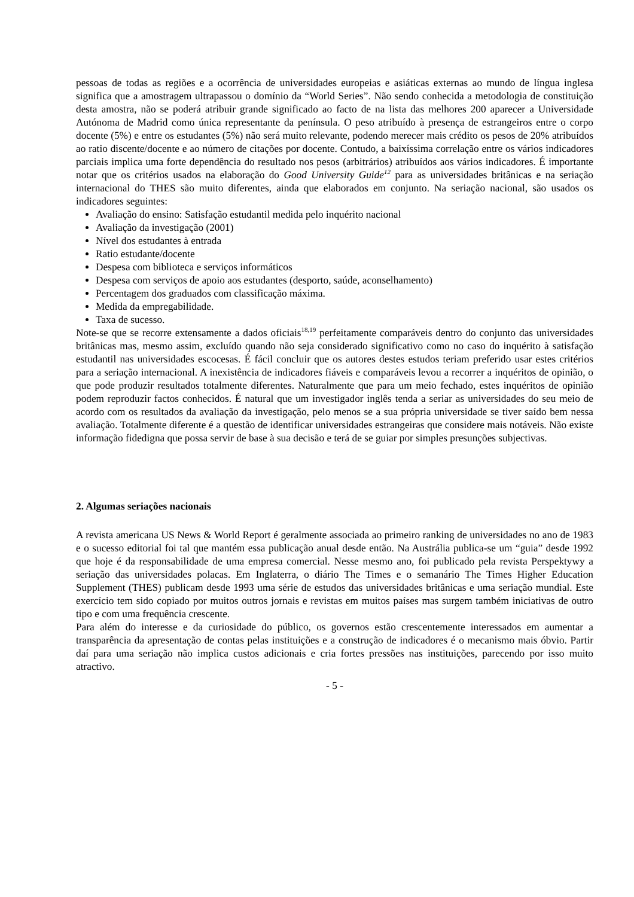pessoas de todas as regiões e a ocorrência de universidades europeias e asiáticas externas ao mundo de língua inglesa significa que a amostragem ultrapassou o domínio da “World Series”. Não sendo conhecida a metodologia de constituição desta amostra, não se poderá atribuir grande significado ao facto de na lista das melhores 200 aparecer a Universidade Autónoma de Madrid como única representante da península. O peso atribuído à presença de estrangeiros entre o corpo docente (5%) e entre os estudantes (5%) não será muito relevante, podendo merecer mais crédito os pesos de 20% atribuídos ao ratio discente/docente e ao número de citações por docente. Contudo, a baixíssima correlação entre os vários indicadores parciais implica uma forte dependência do resultado nos pesos (arbitrários) atribuídos aos vários indicadores. É importante notar que os critérios usados na elaboração do Good University Guide<sup>12</sup> para as universidades britânicas e na seriação internacional do THES são muito diferentes, ainda que elaborados em conjunto. Na seriação nacional, são usados os indicadores seguintes:
Avaliação do ensino: Satisfação estudantil medida pelo inquérito nacional
Avaliação da investigação (2001)
Nível dos estudantes à entrada
Ratio estudante/docente
Despesa com biblioteca e serviços informáticos
Despesa com serviços de apoio aos estudantes (desporto, saúde, aconselhamento)
Percentagem dos graduados com classificação máxima.
Medida da empregabilidade.
Taxa de sucesso.
Note-se que se recorre extensamente a dados oficiais<sup>18,19</sup> perfeitamente comparáveis dentro do conjunto das universidades britânicas mas, mesmo assim, excluído quando não seja considerado significativo como no caso do inquérito à satisfação estudantil nas universidades escocesas. É fácil concluir que os autores destes estudos teriam preferido usar estes critérios para a seriação internacional. A inexistência de indicadores fiáveis e comparáveis levou a recorrer a inquéritos de opinião, o que pode produzir resultados totalmente diferentes. Naturalmente que para um meio fechado, estes inquéritos de opinião podem reproduzir factos conhecidos. É natural que um investigador inglês tenda a seriar as universidades do seu meio de acordo com os resultados da avaliação da investigação, pelo menos se a sua própria universidade se tiver saído bem nessa avaliação. Totalmente diferente é a questão de identificar universidades estrangeiras que considere mais notáveis. Não existe informação fidedigna que possa servir de base à sua decisão e terá de se guiar por simples presunções subjectivas.
2. Algumas seriações nacionais
A revista americana US News & World Report é geralmente associada ao primeiro ranking de universidades no ano de 1983 e o sucesso editorial foi tal que mantém essa publicação anual desde então. Na Austrália publica-se um “guia” desde 1992 que hoje é da responsabilidade de uma empresa comercial. Nesse mesmo ano, foi publicado pela revista Perspektywy a seriação das universidades polacas. Em Inglaterra, o diário The Times e o semanário The Times Higher Education Supplement (THES) publicam desde 1993 uma série de estudos das universidades britânicas e uma seriação mundial. Este exercício tem sido copiado por muitos outros jornais e revistas em muitos países mas surgem também iniciativas de outro tipo e com uma frequência crescente.
Para além do interesse e da curiosidade do público, os governos estão crescentemente interessados em aumentar a transparência da apresentação de contas pelas instituições e a construção de indicadores é o mecanismo mais óbvio. Partir daí para uma seriação não implica custos adicionais e cria fortes pressões nas instituições, parecendo por isso muito atractivo.
- 5 -